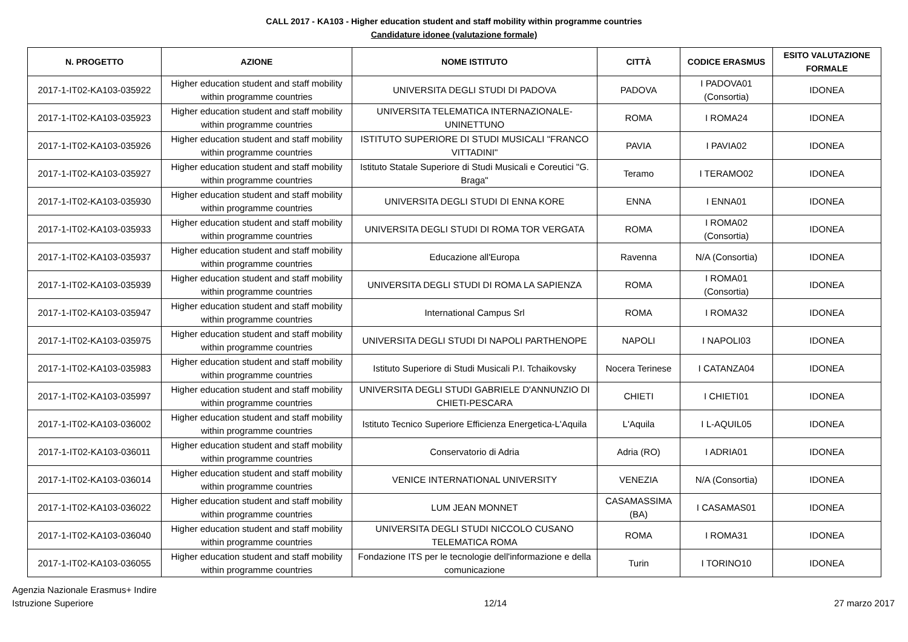CALL 2017 - KA103 - Higher education student and staff mobility within programme countries
Candidature idonee (valutazione formale)
| N. PROGETTO | AZIONE | NOME ISTITUTO | CITTÀ | CODICE ERASMUS | ESITO VALUTAZIONE FORMALE |
| --- | --- | --- | --- | --- | --- |
| 2017-1-IT02-KA103-035922 | Higher education student and staff mobility within programme countries | UNIVERSITA DEGLI STUDI DI PADOVA | PADOVA | I PADOVA01 (Consortia) | IDONEA |
| 2017-1-IT02-KA103-035923 | Higher education student and staff mobility within programme countries | UNIVERSITA TELEMATICA INTERNAZIONALE-UNINETTUNO | ROMA | I ROMA24 | IDONEA |
| 2017-1-IT02-KA103-035926 | Higher education student and staff mobility within programme countries | ISTITUTO SUPERIORE DI STUDI MUSICALI "FRANCO VITTADINI" | PAVIA | I PAVIA02 | IDONEA |
| 2017-1-IT02-KA103-035927 | Higher education student and staff mobility within programme countries | Istituto Statale Superiore di Studi Musicali e Coreutici "G. Braga" | Teramo | I TERAMO02 | IDONEA |
| 2017-1-IT02-KA103-035930 | Higher education student and staff mobility within programme countries | UNIVERSITA DEGLI STUDI DI ENNA KORE | ENNA | I ENNA01 | IDONEA |
| 2017-1-IT02-KA103-035933 | Higher education student and staff mobility within programme countries | UNIVERSITA DEGLI STUDI DI ROMA TOR VERGATA | ROMA | I ROMA02 (Consortia) | IDONEA |
| 2017-1-IT02-KA103-035937 | Higher education student and staff mobility within programme countries | Educazione all'Europa | Ravenna | N/A (Consortia) | IDONEA |
| 2017-1-IT02-KA103-035939 | Higher education student and staff mobility within programme countries | UNIVERSITA DEGLI STUDI DI ROMA LA SAPIENZA | ROMA | I ROMA01 (Consortia) | IDONEA |
| 2017-1-IT02-KA103-035947 | Higher education student and staff mobility within programme countries | International Campus Srl | ROMA | I ROMA32 | IDONEA |
| 2017-1-IT02-KA103-035975 | Higher education student and staff mobility within programme countries | UNIVERSITA DEGLI STUDI DI NAPOLI PARTHENOPE | NAPOLI | I NAPOLI03 | IDONEA |
| 2017-1-IT02-KA103-035983 | Higher education student and staff mobility within programme countries | Istituto Superiore di Studi Musicali P.I. Tchaikovsky | Nocera Terinese | I CATANZA04 | IDONEA |
| 2017-1-IT02-KA103-035997 | Higher education student and staff mobility within programme countries | UNIVERSITA DEGLI STUDI GABRIELE D'ANNUNZIO DI CHIETI-PESCARA | CHIETI | I CHIETI01 | IDONEA |
| 2017-1-IT02-KA103-036002 | Higher education student and staff mobility within programme countries | Istituto Tecnico Superiore Efficienza Energetica-L'Aquila | L'Aquila | I L-AQUIL05 | IDONEA |
| 2017-1-IT02-KA103-036011 | Higher education student and staff mobility within programme countries | Conservatorio di Adria | Adria (RO) | I ADRIA01 | IDONEA |
| 2017-1-IT02-KA103-036014 | Higher education student and staff mobility within programme countries | VENICE INTERNATIONAL UNIVERSITY | VENEZIA | N/A (Consortia) | IDONEA |
| 2017-1-IT02-KA103-036022 | Higher education student and staff mobility within programme countries | LUM JEAN MONNET | CASAMASSIMA (BA) | I CASAMAS01 | IDONEA |
| 2017-1-IT02-KA103-036040 | Higher education student and staff mobility within programme countries | UNIVERSITA DEGLI STUDI NICCOLO CUSANO TELEMATICA ROMA | ROMA | I ROMA31 | IDONEA |
| 2017-1-IT02-KA103-036055 | Higher education student and staff mobility within programme countries | Fondazione ITS per le tecnologie dell'informazione e della comunicazione | Turin | I TORINO10 | IDONEA |
Agenzia Nazionale Erasmus+ Indire
Istruzione Superiore
12/14 27 marzo 2017